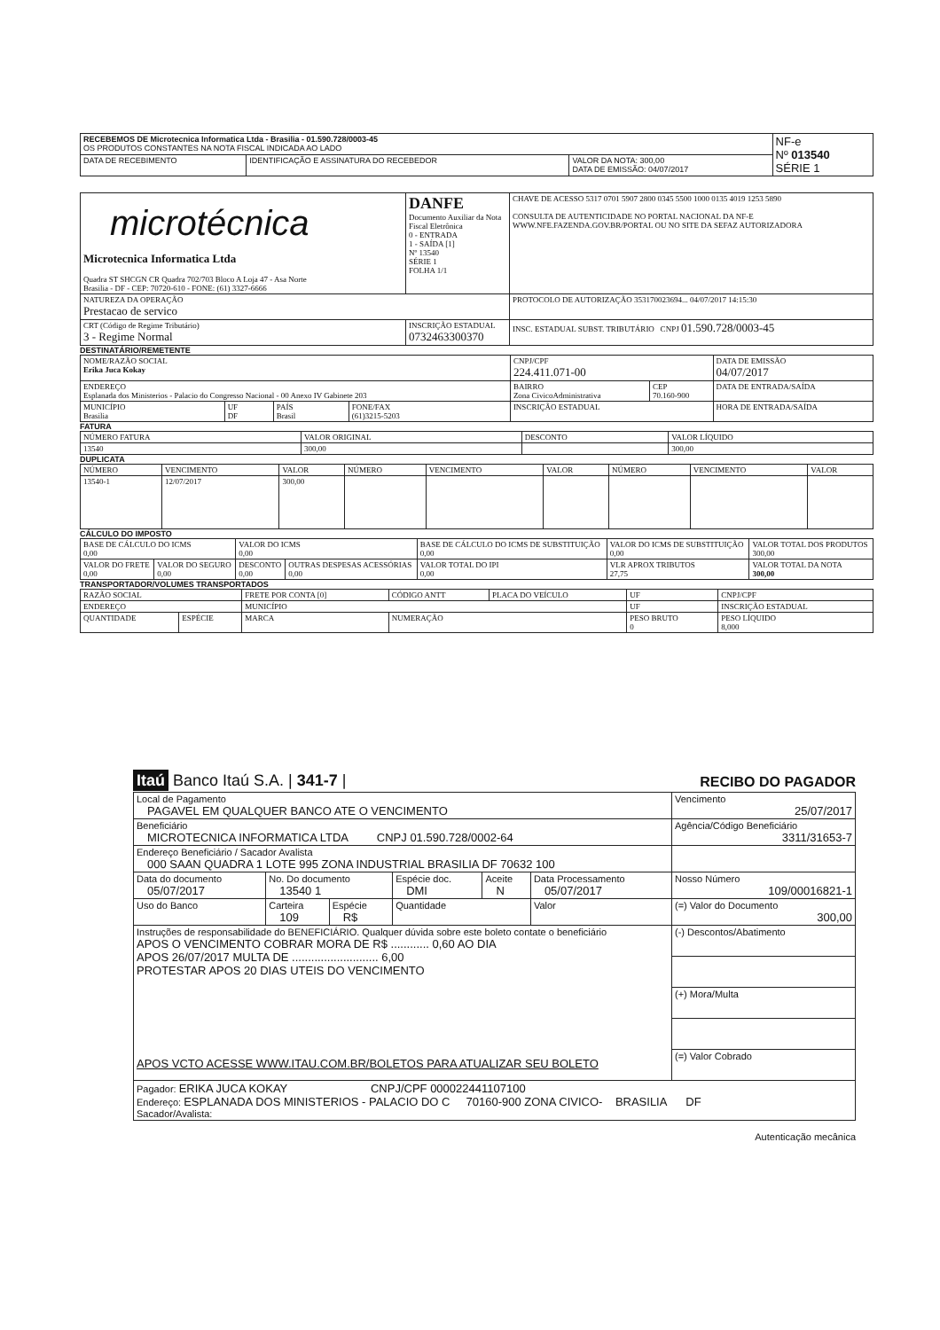| RECEBEMOS DE Microtecnica Informatica Ltda - Brasilia - 01.590.728/0003-45 OS PRODUTOS CONSTANTES NA NOTA FISCAL INDICADA AO LADO | | | NF-e Nº 013540 SÉRIE 1 |
| DATA DE RECEBIMENTO | IDENTIFICAÇÃO E ASSINATURA DO RECEBEDOR | VALOR DA NOTA: 300,00 DATA DE EMISSÃO: 04/07/2017 | |
| microtécnica Microtecnica Informatica Ltda Quadra ST SHCGN CR Quadra 702/703 Bloco A Loja 47 - Asa Norte Brasilia - DF - CEP: 70720-610 - FONE: (61) 3327-6666 | DANFE Documento Auxiliar da Nota Fiscal Eletrônica 0 - ENTRADA 1 - SAÍDA [1] Nº 13540 SÉRIE 1 FOLHA 1/1 | CHAVE DE ACESSO 5317 0701 5907 2800 0345 5500 1000 0135 4019 1253 5890 CONSULTA DE AUTENTICIDADE NO PORTAL NACIONAL DA NF-E WWW.NFE.FAZENDA.GOV.BR/PORTAL OU NO SITE DA SEFAZ AUTORIZADORA |
| NATUREZA DA OPERAÇÃO Prestacao de servico | | PROTOCOLO DE AUTORIZAÇÃO 353170023694... 04/07/2017 14:15:30 |
| CRT (Código de Regime Tributário) 3 - Regime Normal | INSCRIÇÃO ESTADUAL 0732463300370 | INSC. ESTADUAL SUBST. TRIBUTÁRIO CNPJ 01.590.728/0003-45 |
DESTINATÁRIO/REMETENTE
| NOME/RAZÃO SOCIAL Erika Juca Kokay | | | | CNPJ/CPF 224.411.071-00 | | DATA DE EMISSÃO 04/07/2017 |
| ENDEREÇO Esplanada dos Ministerios - Palacio do Congresso Nacional - 00 Anexo IV Gabinete 203 | | | | BAIRRO Zona CivicoAdministrativa | CEP 70.160-900 | DATA DE ENTRADA/SAÍDA |
| MUNICÍPIO Brasilia | UF DF | PAÍS Brasil | FONE/FAX (61)3215-5203 | INSCRIÇÃO ESTADUAL | | HORA DE ENTRADA/SAÍDA |
FATURA
| NÚMERO FATURA | VALOR ORIGINAL | DESCONTO | VALOR LÍQUIDO |
| --- | --- | --- | --- |
| 13540 | 300,00 | | 300,00 |
DUPLICATA
| NÚMERO | VENCIMENTO | VALOR | NÚMERO | VENCIMENTO | VALOR | NÚMERO | VENCIMENTO | VALOR |
| --- | --- | --- | --- | --- | --- | --- | --- | --- |
| 13540-1 | 12/07/2017 | 300,00 | | | | | | |
CÁLCULO DO IMPOSTO
| BASE DE CÁLCULO DO ICMS 0,00 | | VALOR DO ICMS 0,00 | | BASE DE CÁLCULO DO ICMS DE SUBSTITUIÇÃO 0,00 | VALOR DO ICMS DE SUBSTITUIÇÃO 0,00 | VALOR TOTAL DOS PRODUTOS 300,00 |
| VALOR DO FRETE 0,00 | VALOR DO SEGURO 0,00 | DESCONTO 0,00 | OUTRAS DESPESAS ACESSÓRIAS 0,00 | VALOR TOTAL DO IPI 0,00 | VLR APROX TRIBUTOS 27,75 | VALOR TOTAL DA NOTA 300,00 |
TRANSPORTADOR/VOLUMES TRANSPORTADOS
| RAZÃO SOCIAL | | FRETE POR CONTA [0] | CÓDIGO ANTT | PLACA DO VEÍCULO | UF | CNPJ/CPF |
| ENDEREÇO | | MUNICÍPIO | | | UF | INSCRIÇÃO ESTADUAL |
| QUANTIDADE | ESPÉCIE | MARCA | NUMERAÇÃO | | PESO BRUTO 0 | PESO LÍQUIDO 8,000 |
Itaú Banco Itaú S.A. | 341-7 | RECIBO DO PAGADOR
| Local de Pagamento PAGAVEL EM QUALQUER BANCO ATE O VENCIMENTO | | | | | | Vencimento 25/07/2017 |
| Beneficiário MICROTECNICA INFORMATICA LTDA CNPJ 01.590.728/0002-64 | | | | | | Agência/Código Beneficiário 3311/31653-7 |
| Endereço Beneficiário / Sacador Avalista 000 SAAN QUADRA 1 LOTE 995 ZONA INDUSTRIAL BRASILIA DF 70632 100 | | | | | | |
| Data do documento 05/07/2017 | No. Do documento 13540 1 | | Espécie doc. DMI | Aceite N | Data Processamento 05/07/2017 | Nosso Número 109/00016821-1 |
| Uso do Banco | Carteira 109 | Espécie R$ | Quantidade | | Valor | (=) Valor do Documento 300,00 |
| Instruções de responsabilidade do BENEFICIÁRIO. Qualquer dúvida sobre este boleto contate o beneficiário APOS O VENCIMENTO COBRAR MORA DE R$ ............ 0,60 AO DIA APOS 26/07/2017 MULTA DE ........................... 6,00 PROTESTAR APOS 20 DIAS UTEIS DO VENCIMENTO APOS VCTO ACESSE WWW.ITAU.COM.BR/BOLETOS PARA ATUALIZAR SEU BOLETO | | | | | | (-) Descontos/Abatimento |
| | | | | | | (+) Mora/Multa |
| | | | | | | (=) Valor Cobrado |
| Pagador: ERIKA JUCA KOKAY CNPJ/CPF 000022441107100 Endereço: ESPLANADA DOS MINISTERIOS - PALACIO DO C 70160-900 ZONA CIVICO- BRASILIA DF Sacador/Avalista: | | | | | | |
Autenticação mecânica